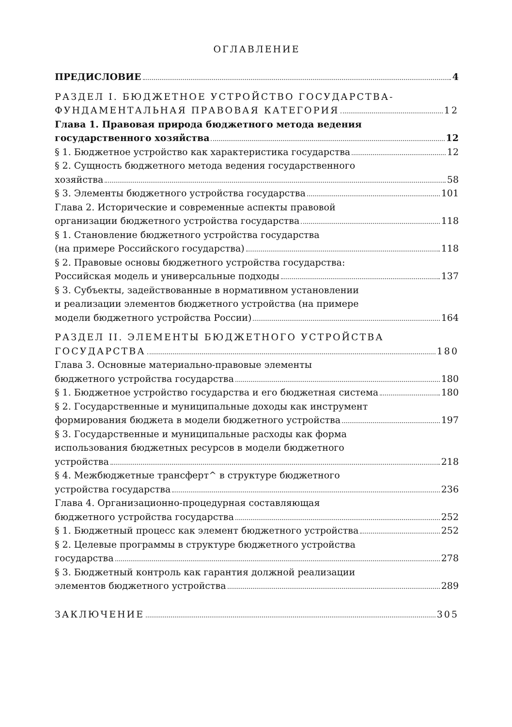ОГЛАВЛЕНИЕ
ПРЕДИСЛОВИЕ 4
РАЗДЕЛ I. БЮДЖЕТНОЕ УСТРОЙСТВО ГОСУДАРСТВА-
ФУНДАМЕНТАЛЬНАЯ ПРАВОВАЯ КАТЕГОРИЯ 12
Глава 1. Правовая природа бюджетного метода ведения
государственного хозяйства 12
§ 1. Бюджетное устройство как характеристика государства 12
§ 2. Сущность бюджетного метода ведения государственного
хозяйства 58
§ 3. Элементы бюджетного устройства государства 101
Глава 2. Исторические и современные аспекты правовой
организации бюджетного устройства государства 118
§ 1. Становление бюджетного устройства государства
(на примере Российского государства) 118
§ 2. Правовые основы бюджетного устройства государства:
Российская модель и универсальные подходы 137
§ 3. Субъекты, задействованные в нормативном установлении
и реализации элементов бюджетного устройства (на примере
модели бюджетного устройства России) 164
РАЗДЕЛ II. ЭЛЕМЕНТЫ БЮДЖЕТНОГО УСТРОЙСТВА
ГОСУДАРСТВА 180
Глава 3. Основные материально-правовые элементы
бюджетного устройства государства 180
§ 1. Бюджетное устройство государства и его бюджетная система 180
§ 2. Государственные и муниципальные доходы как инструмент
формирования бюджета в модели бюджетного устройства 197
§ 3. Государственные и муниципальные расходы как форма
использования бюджетных ресурсов в модели бюджетного
устройства 218
§ 4. Межбюджетные трансферт^ в структуре бюджетного
устройства государства 236
Глава 4. Организационно-процедурная составляющая
бюджетного устройства государства 252
§ 1. Бюджетный процесс как элемент бюджетного устройства 252
§ 2. Целевые программы в структуре бюджетного устройства
государства 278
§ 3. Бюджетный контроль как гарантия должной реализации
элементов бюджетного устройства 289
ЗАКЛЮЧЕНИЕ 305